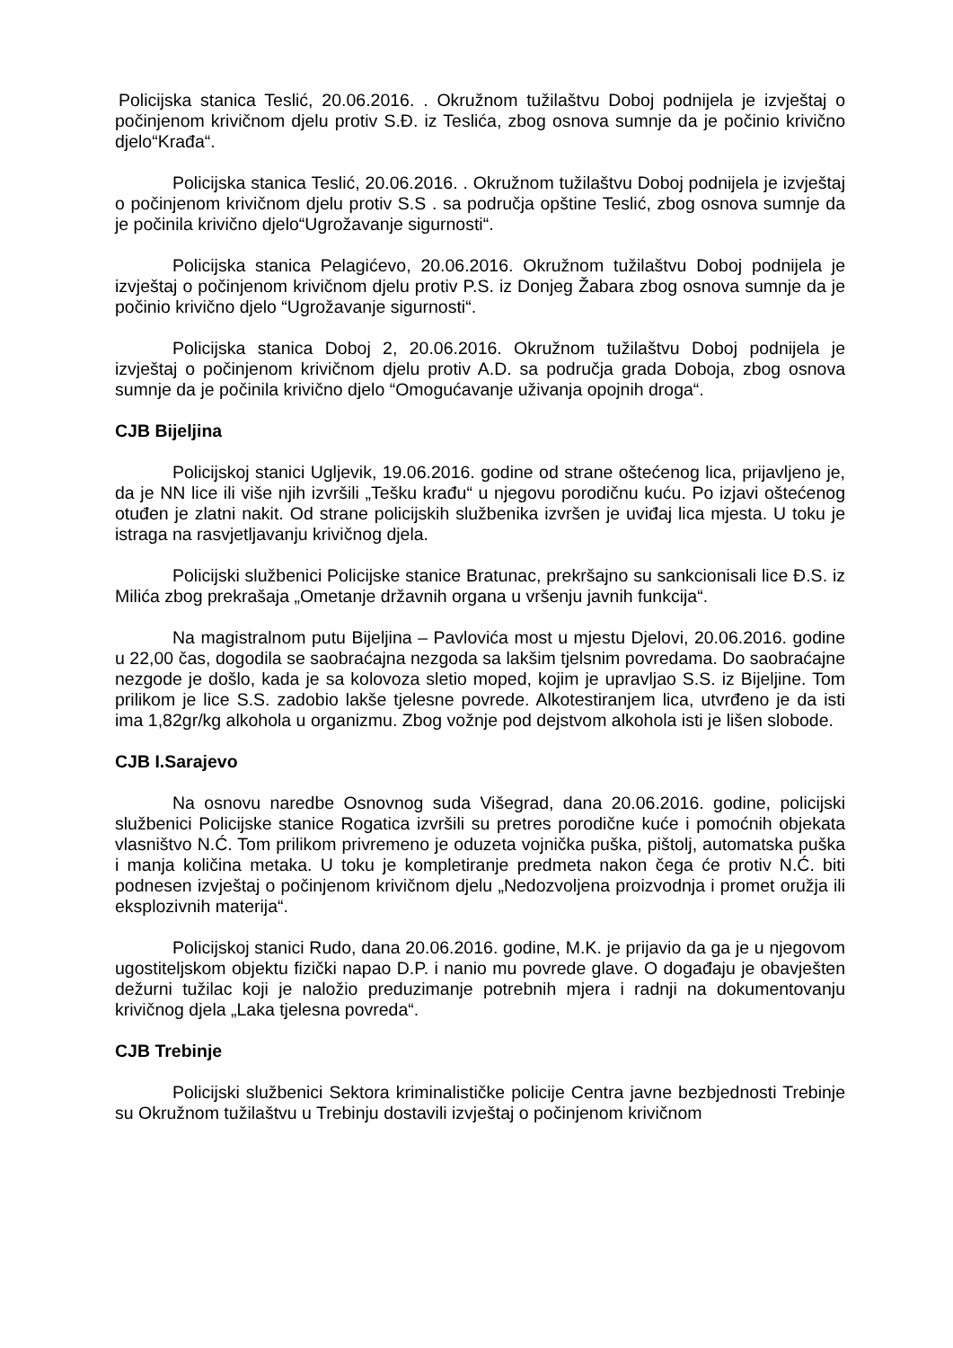Policijska stanica Teslić, 20.06.2016. . Okružnom tužilaštvu Doboj podnijela je izvještaj o počinjenom krivičnom djelu protiv S.Đ. iz Teslića, zbog osnova sumnje da je počinio krivično djelo“Krađa“.
Policijska stanica Teslić, 20.06.2016. . Okružnom tužilaštvu Doboj podnijela je izvještaj o počinjenom krivičnom djelu protiv S.S . sa područja opštine Teslić, zbog osnova sumnje da je počinila krivično djelo“Ugrožavanje sigurnosti“.
Policijska stanica Pelagićevo, 20.06.2016. Okružnom tužilaštvu Doboj podnijela je izvještaj o počinjenom krivičnom djelu protiv P.S. iz Donjeg Žabara zbog osnova sumnje da je počinio krivično djelo “Ugrožavanje sigurnosti“.
Policijska stanica Doboj 2, 20.06.2016. Okružnom tužilaštvu Doboj podnijela je izvještaj o počinjenom krivičnom djelu protiv A.D. sa područja grada Doboja, zbog osnova sumnje da je počinila krivično djelo “Omogućavanje uživanja opojnih droga“.
CJB Bijeljina
Policijskoj stanici Ugljevik, 19.06.2016. godine od strane oštećenog lica, prijavljeno je, da je NN lice ili više njih izvršili „Tešku krađu“ u njegovu porodičnu kuću. Po izjavi oštećenog otuđen je zlatni nakit. Od strane policijskih službenika izvršen je uviđaj lica mjesta. U toku je istraga na rasvjetljavanju krivičnog djela.
Policijski službenici Policijske stanice Bratunac, prekršajno su sankcionisali lice Đ.S. iz Milića zbog prekrašaja „Ometanje državnih organa u vršenju javnih funkcija“.
Na magistralnom putu Bijeljina – Pavlovića most u mjestu Djelovi, 20.06.2016. godine u 22,00 čas, dogodila se saobraćajna nezgoda sa lakšim tjelsnim povredama. Do saobraćajne nezgode je došlo, kada je sa kolovoza sletio moped, kojim je upravljao S.S. iz Bijeljine. Tom prilikom je lice S.S. zadobio lakše tjelesne povrede. Alkotestiranjem lica, utvrđeno je da isti ima 1,82gr/kg alkohola u organizmu. Zbog vožnje pod dejstvom alkohola isti je lišen slobode.
CJB I.Sarajevo
Na osnovu naredbe Osnovnog suda Višegrad, dana 20.06.2016. godine, policijski službenici Policijske stanice Rogatica izvršili su pretres porodične kuće i pomoćnih objekata vlasništvo N.Ć. Tom prilikom privremeno je oduzeta vojnička puška, pištolj, automatska puška i manja količina metaka. U toku je kompletiranje predmeta nakon čega će protiv N.Ć. biti podnesen izvještaj o počinjenom krivičnom djelu „Nedozvoljena proizvodnja i promet oružja ili eksplozivnih materija“.
Policijskoj stanici Rudo, dana 20.06.2016. godine, M.K. je prijavio da ga je u njegovom ugostiteljskom objektu fizički napao D.P. i nanio mu povrede glave. O događaju je obavješten dežurni tužilac koji je naložio preduzimanje potrebnih mjera i radnji na dokumentovanju krivičnog djela „Laka tjelesna povreda“.
CJB Trebinje
Policijski službenici Sektora kriminalističke policije Centra javne bezbjednosti Trebinje su Okružnom tužilaštvu u Trebinju dostavili izvještaj o počinjenom krivičnom